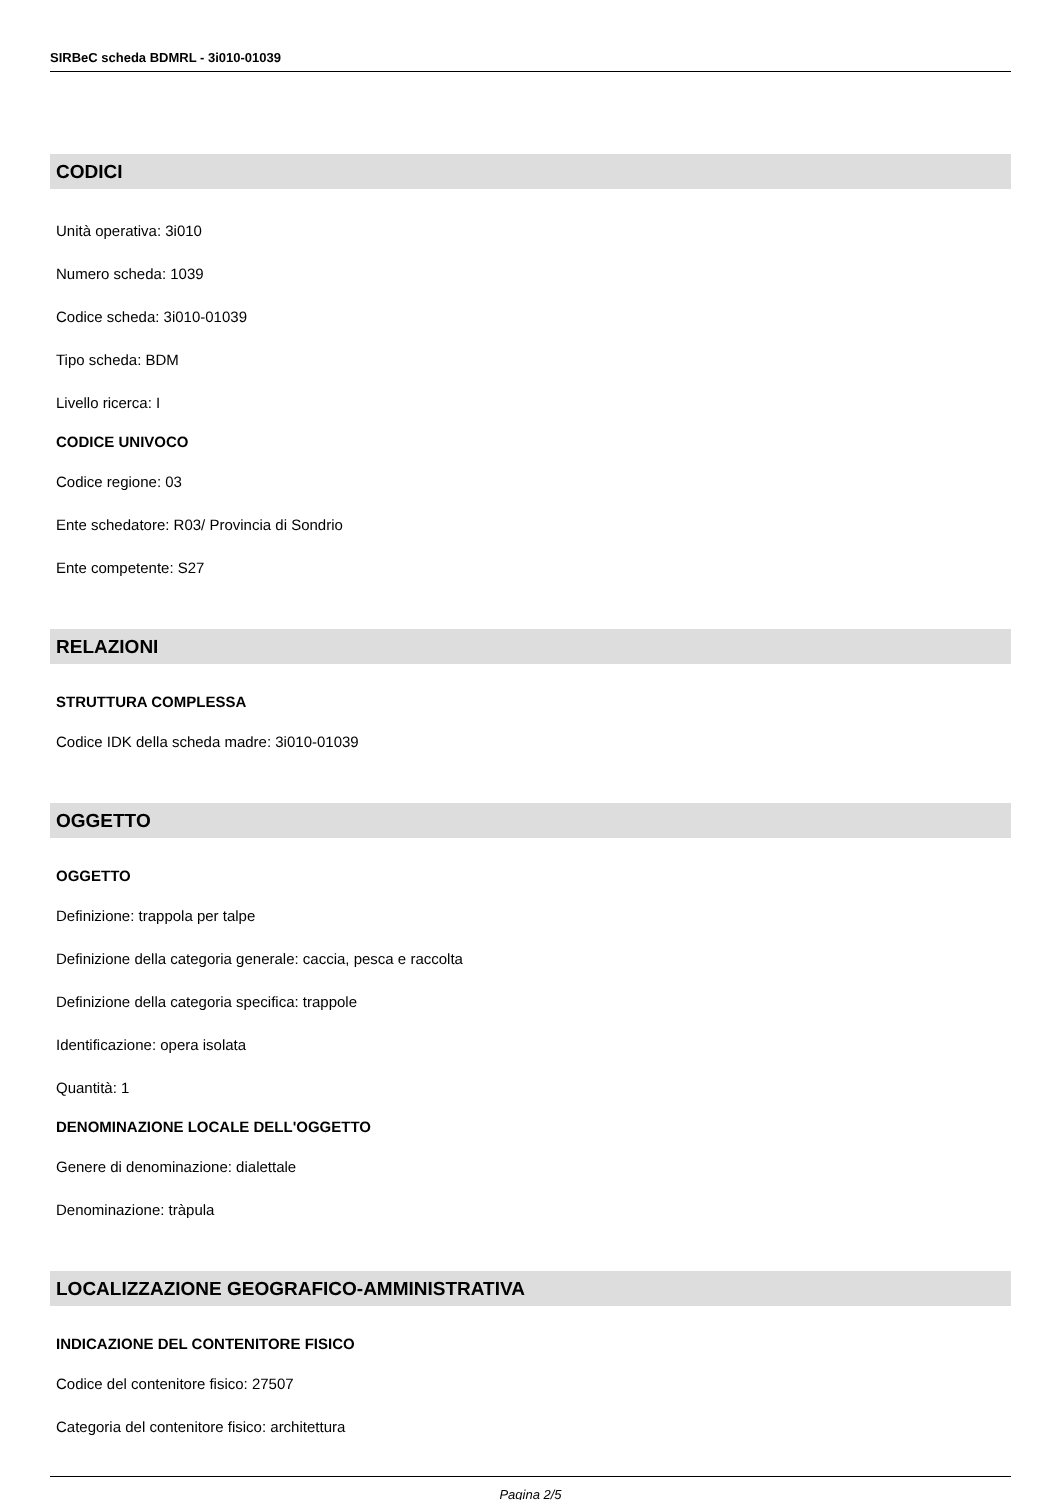SIRBeC scheda BDMRL - 3i010-01039
CODICI
Unità operativa: 3i010
Numero scheda: 1039
Codice scheda: 3i010-01039
Tipo scheda: BDM
Livello ricerca: I
CODICE UNIVOCO
Codice regione: 03
Ente schedatore: R03/ Provincia di Sondrio
Ente competente: S27
RELAZIONI
STRUTTURA COMPLESSA
Codice IDK della scheda madre: 3i010-01039
OGGETTO
OGGETTO
Definizione: trappola per talpe
Definizione della categoria generale: caccia, pesca e raccolta
Definizione della categoria specifica: trappole
Identificazione: opera isolata
Quantità: 1
DENOMINAZIONE LOCALE DELL'OGGETTO
Genere di denominazione: dialettale
Denominazione: tràpula
LOCALIZZAZIONE GEOGRAFICO-AMMINISTRATIVA
INDICAZIONE DEL CONTENITORE FISICO
Codice del contenitore fisico: 27507
Categoria del contenitore fisico: architettura
Pagina 2/5